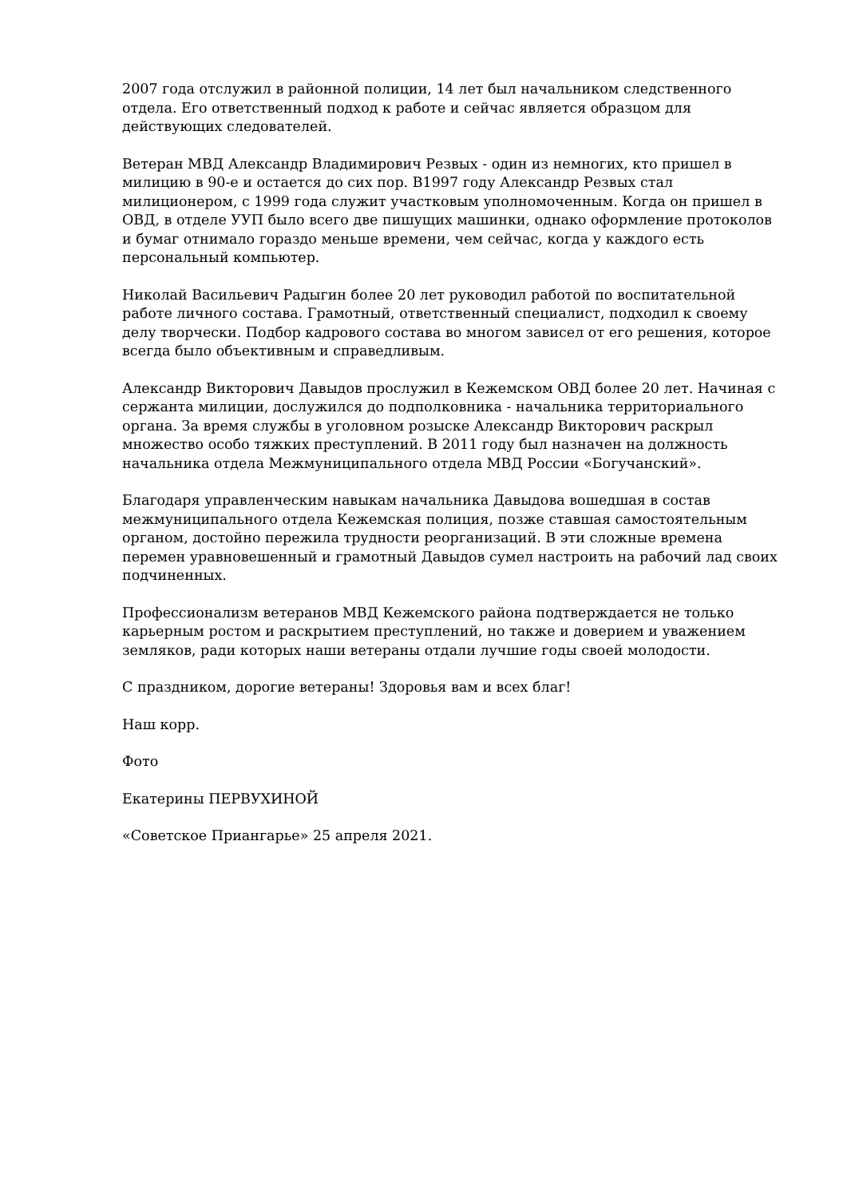2007 года отслужил в районной полиции, 14 лет был начальником следственного отдела. Его ответственный подход к работе и сейчас является образцом для действующих следователей.
Ветеран МВД Александр Владимирович Резвых - один из немногих, кто пришел в милицию в 90-е и остается до сих пор. В1997 году Александр Резвых стал милиционером, с 1999 года служит участковым уполномоченным. Когда он пришел в ОВД, в отделе УУП было всего две пишущих машинки, однако оформление протоколов и бумаг отнимало гораздо меньше времени, чем сейчас, когда у каждого есть персональный компьютер.
Николай Васильевич Радыгин более 20 лет руководил работой по воспитательной работе личного состава. Грамотный, ответственный специалист, подходил к своему делу творчески. Подбор кадрового состава во многом зависел от его решения, которое всегда было объективным и справедливым.
Александр Викторович Давыдов прослужил в Кежемском ОВД более 20 лет. Начиная с сержанта милиции, дослужился до подполковника - начальника территориального органа. За время службы в уголовном розыске Александр Викторович раскрыл множество особо тяжких преступлений. В 2011 году был назначен на должность начальника отдела Межмуниципального отдела МВД России «Богучанский».
Благодаря управленческим навыкам начальника Давыдова вошедшая в состав межмуниципального отдела Кежемская полиция, позже ставшая самостоятельным органом, достойно пережила трудности реорганизаций. В эти сложные времена перемен уравновешенный и грамотный Давыдов сумел настроить на рабочий лад своих подчиненных.
Профессионализм ветеранов МВД Кежемского района подтверждается не только карьерным ростом и раскрытием преступлений, но также и доверием и уважением земляков, ради которых наши ветераны отдали лучшие годы своей молодости.
С праздником, дорогие ветераны! Здоровья вам и всех благ!
Наш корр.
Фото
Екатерины ПЕРВУХИНОЙ
«Советское Приангарье» 25 апреля 2021.